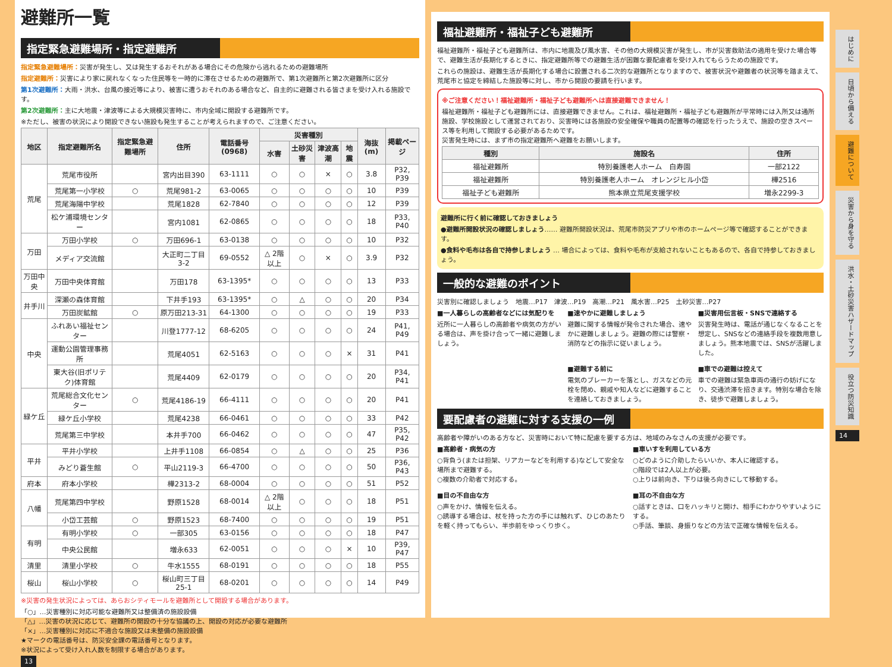避難所一覧
指定緊急避難場所・指定避難所
指定緊急避難場所：災害が発生し、又は発生するおそれがある場合にその危険から逃れるための避難場所
指定避難所：災害により家に戻れなくなった住民等を一時的に滞在させるための避難所で、第1次避難所と第2次避難所に区分
第1次避難所：大雨・洪水、台風の接近等により、被害に遭うおそれのある場合など、自主的に避難される皆さまを受け入れる施設です。
第2次避難所：主に大地震・津波等による大規模災害時に、市内全域に開設する避難所です。
※ただし、被害の状況により開設できない施設も発生することが考えられますので、ご注意ください。
| 地区 | 指定避難所名 | 指定緊急避難場所 | 住所 | 電話番号(0968) | 災害種別 | | | | 海抜(m) | 掲載ページ |
| --- | --- | --- | --- | --- | --- | --- | --- | --- | --- | --- |
| | | | | | 水害 | 土砂災害 | 津波高潮 | 地震 | | |
| 荒尾 | 荒尾市役所 | | 宮内出目390 | 63-1111 | ○ | ○ | × | ○ | 3.8 | P32, P39 |
| | 荒尾第一小学校 | ○ | 荒尾981-2 | 63-0065 | ○ | ○ | ○ | ○ | 10 | P39 |
| | 荒尾海陽中学校 | | 荒尾1828 | 62-7840 | ○ | ○ | ○ | ○ | 12 | P39 |
| | 松ケ浦環境センター | | 宮内1081 | 62-0865 | ○ | ○ | ○ | ○ | 18 | P33, P40 |
| 万田 | 万田小学校 | ○ | 万田696-1 | 63-0138 | ○ | ○ | ○ | ○ | 10 | P32 |
| | メディア交流館 | | 大正町二丁目3-2 | 69-0552 | △ 2階以上 | ○ | × | ○ | 3.9 | P32 |
| 万田中央 | 万田中央体育館 | | 万田178 | 63-1395* | ○ | ○ | ○ | ○ | 13 | P33 |
| 井手川 | 深瀬の森体育館 | | 下井手193 | 63-1395* | ○ | △ | ○ | ○ | 20 | P34 |
| | 万田炭鉱館 | ○ | 原万田213-31 | 64-1300 | ○ | ○ | ○ | ○ | 19 | P33 |
| 中央 | ふれあい福祉センター | | 川登1777-12 | 68-6205 | ○ | ○ | ○ | ○ | 24 | P41, P49 |
| | 運動公園管理事務所 | | 荒尾4051 | 62-5163 | ○ | ○ | ○ | × | 31 | P41 |
| | 東大谷(旧ポリテク)体育館 | | 荒尾4409 | 62-0179 | ○ | ○ | ○ | ○ | 20 | P34, P41 |
| 緑ケ丘 | 荒尾総合文化センター | ○ | 荒尾4186-19 | 66-4111 | ○ | ○ | ○ | ○ | 20 | P41 |
| | 緑ケ丘小学校 | | 荒尾4238 | 66-0461 | ○ | ○ | ○ | ○ | 33 | P42 |
| | 荒尾第三中学校 | | 本井手700 | 66-0462 | ○ | ○ | ○ | ○ | 47 | P35, P42 |
| 平井 | 平井小学校 | | 上井手1108 | 66-0854 | ○ | △ | ○ | ○ | 25 | P36 |
| | みどり蒼生館 | ○ | 平山2119-3 | 66-4700 | ○ | ○ | ○ | ○ | 50 | P36, P43 |
| 府本 | 府本小学校 | | 樺2313-2 | 68-0004 | ○ | ○ | ○ | ○ | 51 | P52 |
| 八幡 | 荒尾第四中学校 | | 野原1528 | 68-0014 | △ 2階以上 | ○ | ○ | ○ | 18 | P51 |
| | 小岱工芸館 | ○ | 野原1523 | 68-7400 | ○ | ○ | ○ | ○ | 19 | P51 |
| 有明 | 有明小学校 | ○ | 一部305 | 63-0156 | ○ | ○ | ○ | ○ | 18 | P47 |
| | 中央公民館 | | 増永633 | 62-0051 | ○ | ○ | ○ | × | 10 | P39, P47 |
| 清里 | 清里小学校 | ○ | 牛水1555 | 68-0191 | ○ | ○ | ○ | ○ | 18 | P55 |
| 桜山 | 桜山小学校 | ○ | 桜山町三丁目25-1 | 68-0201 | ○ | ○ | ○ | ○ | 14 | P49 |
※災害の発生状況によっては、あらおシティモールを避難所として開設する場合があります。
「○」…災害種別に対応可能な避難所又は整備済の施設設備
「△」…災害の状況に応じて、避難所の開設の十分な協議の上、開設の対応が必要な避難所
「×」…災害種別に対応に不適合な施設又は未整備の施設設備
★マークの電話番号は、防災安全課の電話番号となります。
※状況によって受け入れ人数を制限する場合があります。
13
福祉避難所・福祉子ども避難所
福祉避難所・福祉子ども避難所は、市内に地震及び風水害、その他の大規模災害が発生し、市が災害救助法の適用を受けた場合等で、避難生活が長期化するときに、指定避難所等での避難生活が困難な要配慮者を受け入れてもらうための施設です。
これらの施設は、避難生活が長期化する場合に設置される二次的な避難所となりますので、被害状況や避難者の状況等を踏まえて、荒尾市と協定を締結した施設等に対し、市から開設の要請を行います。
※ご注意ください！福祉避難所・福祉子ども避難所へは直接避難できません！
福祉避難所・福祉子ども避難所には、直接避難できません。これは、福祉避難所・福祉子ども避難所が平常時には入所又は通所施設、学校施設として運営されており、災害時には各施設の安全確保や職員の配置等の確認を行ったうえで、施設の空きスペース等を利用して開設する必要があるためです。
災害発生時には、まず市の指定避難所へ避難をお願いします。
| 種別 | 施設名 | 住所 |
| --- | --- | --- |
| 福祉避難所 | 特別養護老人ホーム 白寿園 | 一部2122 |
| 福祉避難所 | 特別養護老人ホーム オレンジヒル小岱 | 樺2516 |
| 福祉子ども避難所 | 熊本県立荒尾支援学校 | 増永2299-3 |
避難所に行く前に確認しておきましょう
●避難所開設状況の確認しましょう…… 避難所開設状況は、荒尾市防災アプリや市のホームページ等で確認することができます。
●食料や毛布は各自で持参しましょう … 場合によっては、食料や毛布が支給されないこともあるので、各自で持参しておきましょう。
一般的な避難のポイント
災害別に確認しましょう　地震…P17　津波…P19　高潮…P21　風水害…P25　土砂災害…P27
■一人暮らしの高齢者などには気配りを
近所に一人暮らしの高齢者や病気の方がいる場合は、声を掛け合って一緒に避難しましょう。
■速やかに避難しましょう
避難に関する情報が発令された場合、速やかに避難しましょう。避難の際には警察・消防などの指示に従いましょう。
■災害用伝言板・SNSで連絡する
災害発生時は、電話が通じなくなることを想定し、SNSなどの連絡手段を複数用意しましょう。熊本地震では、SNSが活躍しました。
■避難する前に
電気のブレーカーを落とし、ガスなどの元栓を閉め、親戚や知人などに避難することを連絡しておきましょう。
■車での避難は控えて
車での避難は緊急車両の通行の妨げになり、交通渋滞を招きます。特別な場合を除き、徒歩で避難しましょう。
要配慮者の避難に対する支援の一例
高齢者や障がいのある方など、災害時において特に配慮を要する方は、地域のみなさんの支援が必要です。
■高齢者・病気の方
○背負う(または担架、リアカーなどを利用する)などして安全な場所まで避難する。
○複数の介助者で対応する。
■車いすを利用している方
○どのように介助したらいいか、本人に確認する。
○階段では2人以上が必要。
○上りは前向き、下りは後ろ向きにして移動する。
■目の不自由な方
○声をかけ、情報を伝える。
○誘導する場合は、杖を持った方の手には触れず、ひじのあたりを軽く持ってもらい、半歩前をゆっくり歩く。
■耳の不自由な方
○話すときは、口をハッキリと開け、相手にわかりやすいようにする。
○手話、筆談、身振りなどの方法で正確な情報を伝える。
はじめに
日頃から備える
避難について
災害から身を守る
洪水・土砂災害ハザードマップ
役立つ防災知識
14